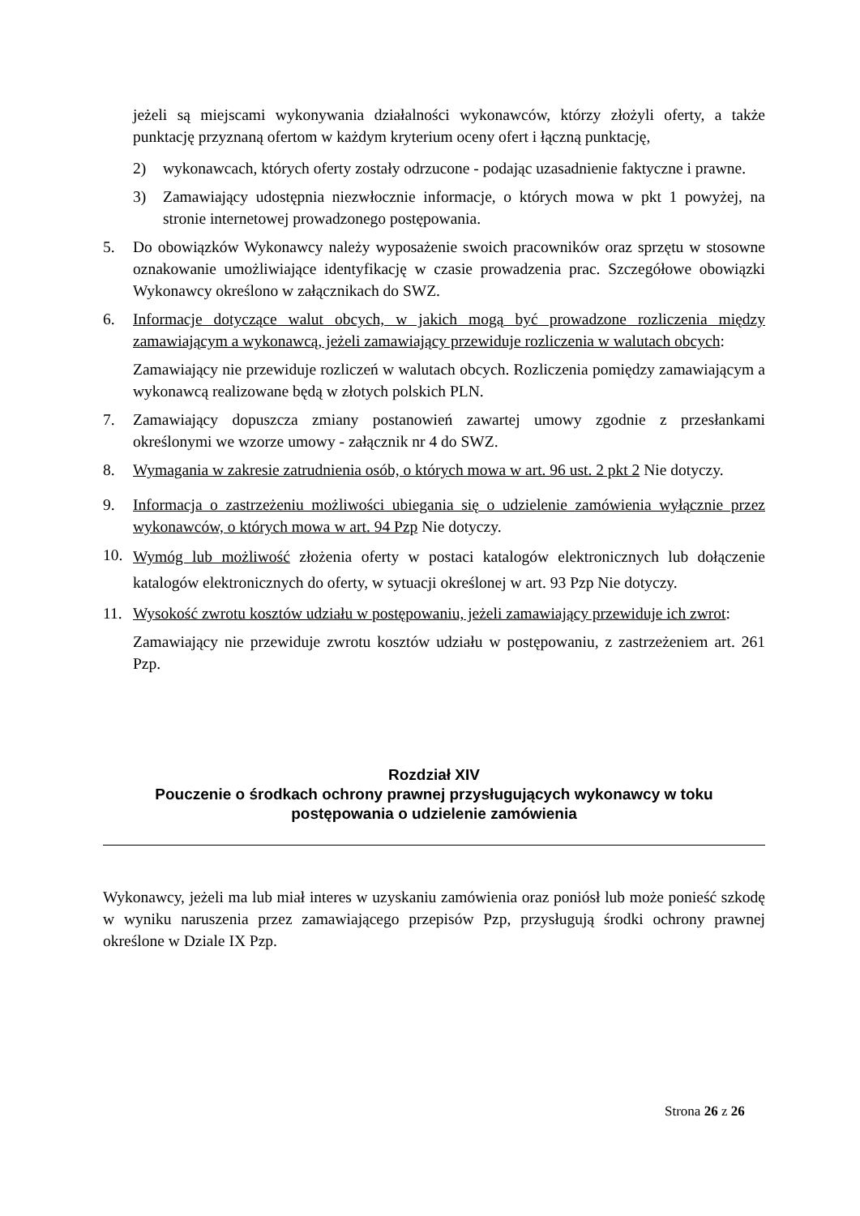jeżeli są miejscami wykonywania działalności wykonawców, którzy złożyli oferty, a także punktację przyznaną ofertom w każdym kryterium oceny ofert i łączną punktację,
2) wykonawcach, których oferty zostały odrzucone - podając uzasadnienie faktyczne i prawne.
3) Zamawiający udostępnia niezwłocznie informacje, o których mowa w pkt 1 powyżej, na stronie internetowej prowadzonego postępowania.
5. Do obowiązków Wykonawcy należy wyposażenie swoich pracowników oraz sprzętu w stosowne oznakowanie umożliwiające identyfikację w czasie prowadzenia prac. Szczegółowe obowiązki Wykonawcy określono w załącznikach do SWZ.
6. Informacje dotyczące walut obcych, w jakich mogą być prowadzone rozliczenia między zamawiającym a wykonawcą, jeżeli zamawiający przewiduje rozliczenia w walutach obcych:
Zamawiający nie przewiduje rozliczeń w walutach obcych. Rozliczenia pomiędzy zamawiającym a wykonawcą realizowane będą w złotych polskich PLN.
7. Zamawiający dopuszcza zmiany postanowień zawartej umowy zgodnie z przesłankami określonymi we wzorze umowy - załącznik nr 4 do SWZ.
8. Wymagania w zakresie zatrudnienia osób, o których mowa w art. 96 ust. 2 pkt 2 Nie dotyczy.
9. Informacja o zastrzeżeniu możliwości ubiegania się o udzielenie zamówienia wyłącznie przez wykonawców, o których mowa w art. 94 Pzp Nie dotyczy.
10.
Wymóg lub możliwość złożenia oferty w postaci katalogów elektronicznych lub dołączenie katalogów elektronicznych do oferty, w sytuacji określonej w art. 93 Pzp Nie dotyczy.
11. Wysokość zwrotu kosztów udziału w postępowaniu, jeżeli zamawiający przewiduje ich zwrot:
Zamawiający nie przewiduje zwrotu kosztów udziału w postępowaniu, z zastrzeżeniem art. 261 Pzp.
Rozdział XIV
Pouczenie o środkach ochrony prawnej przysługujących wykonawcy w toku postępowania o udzielenie zamówienia
Wykonawcy, jeżeli ma lub miał interes w uzyskaniu zamówienia oraz poniósł lub może ponieść szkodę w wyniku naruszenia przez zamawiającego przepisów Pzp, przysługują środki ochrony prawnej określone w Dziale IX Pzp.
Strona 26 z 26